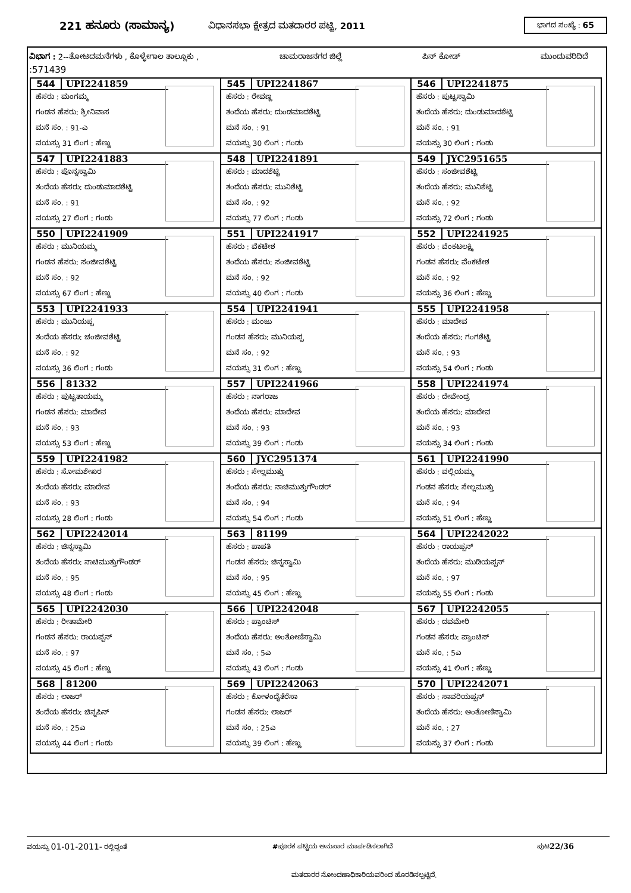221 ಹನೂರು (ಸಾಮಾನ್ಯ) ವಿಧಾನಸಭಾ ಕ್ಷೇತ್ರದ ಮತದಾರರ ಪಟ್ಟಿ, 2011 ಭಾಗದ ಸಂಖ್ಯೆ : 65
ವಿಭಾಗ : 2--ತೋಟದಮನೆಗಳು , ಕೊಳ್ಳೇಗಾಲ ತಾಲ್ಲೂಕು , ಚಾಮರಾಜನಗರ ಜಿಲ್ಲೆ ಪಿನ್ ಕೋಡ್ ಮುಂದುವರಿದಿದೆ
:571439
| 544 UPI2241859 ಹೆಸರು : ಮಂಗಮ್ಮ ಗಂಡನ ಹೆಸರು: ಶ್ರೀನಿವಾಸ ಮನೆ ಸಂ. : 91-ಎ ವಯಸ್ಸು 31 ಲಿಂಗ : ಹೆಣ್ಣು | 545 UPI2241867 ಹೆಸರು : ರೇವಣ್ಣ ತಂದೆಯ ಹೆಸರು: ದುಂಡಮಾದಶೆಟ್ಟಿ ಮನೆ ಸಂ. : 91 ವಯಸ್ಸು 30 ಲಿಂಗ : ಗಂಡು | 546 UPI2241875 ಹೆಸರು : ಪುಟ್ಟಸ್ವಾಮಿ ತಂದೆಯ ಹೆಸರು: ದುಂಡುಮಾದಶೆಟ್ಟಿ ಮನೆ ಸಂ. : 91 ವಯಸ್ಸು 30 ಲಿಂಗ : ಗಂಡು |
| 547 UPI2241883 ಹೆಸರು : ಪೊನ್ನಸ್ವಾಮಿ ತಂದೆಯ ಹೆಸರು: ದುಂಡುಮಾದಶೆಟ್ಟಿ ಮನೆ ಸಂ. : 91 ವಯಸ್ಸು 27 ಲಿಂಗ : ಗಂಡು | 548 UPI2241891 ಹೆಸರು : ಮಾದಶೆಟ್ಟಿ ತಂದೆಯ ಹೆಸರು: ಮುನಿಶೆಟ್ಟಿ ಮನೆ ಸಂ. : 92 ವಯಸ್ಸು 77 ಲಿಂಗ : ಗಂಡು | 549 JYC2951655 ಹೆಸರು : ಸಂಜೀವಶೆಟ್ಟಿ ತಂದೆಯ ಹೆಸರು: ಮುನಿಶೆಟ್ಟಿ ಮನೆ ಸಂ. : 92 ವಯಸ್ಸು 72 ಲಿಂಗ : ಗಂಡು |
| 550 UPI2241909 ಹೆಸರು : ಮುನಿಯಮ್ಮ ಗಂಡನ ಹೆಸರು: ಸಂಜೀವಶೆಟ್ಟಿ ಮನೆ ಸಂ. : 92 ವಯಸ್ಸು 67 ಲಿಂಗ : ಹೆಣ್ಣು | 551 UPI2241917 ಹೆಸರು : ವೆಕಟೇಶ ತಂದೆಯ ಹೆಸರು: ಸಂಜೀವಶೆಟ್ಟಿ ಮನೆ ಸಂ. : 92 ವಯಸ್ಸು 40 ಲಿಂಗ : ಗಂಡು | 552 UPI2241925 ಹೆಸರು : ವೆಂಕಟಲಕ್ಷ್ಮಿ ಗಂಡನ ಹೆಸರು: ವೆಂಕಟೇಶ ಮನೆ ಸಂ. : 92 ವಯಸ್ಸು 36 ಲಿಂಗ : ಹೆಣ್ಣು |
| 553 UPI2241933 ಹೆಸರು : ಮುನಿಯಪ್ಪ ತಂದೆಯ ಹೆಸರು: ಚಂಜೀವಶೆಟ್ಟಿ ಮನೆ ಸಂ. : 92 ವಯಸ್ಸು 36 ಲಿಂಗ : ಗಂಡು | 554 UPI2241941 ಹೆಸರು : ಮಂಜು ಗಂಡನ ಹೆಸರು: ಮುನಿಯಪ್ಪ ಮನೆ ಸಂ. : 92 ವಯಸ್ಸು 31 ಲಿಂಗ : ಹೆಣ್ಣು | 555 UPI2241958 ಹೆಸರು : ಮಾದೇವ ತಂದೆಯ ಹೆಸರು: ಗಂಗಶೆಟ್ಟಿ ಮನೆ ಸಂ. : 93 ವಯಸ್ಸು 54 ಲಿಂಗ : ಗಂಡು |
| 556 81332 ಹೆಸರು : ಪುಟ್ಟತಾಯಮ್ಮ ಗಂಡನ ಹೆಸರು: ಮಾದೇವ ಮನೆ ಸಂ. : 93 ವಯಸ್ಸು 53 ಲಿಂಗ : ಹೆಣ್ಣು | 557 UPI2241966 ಹೆಸರು : ನಾಗರಾಜ ತಂದೆಯ ಹೆಸರು: ಮಾದೇವ ಮನೆ ಸಂ. : 93 ವಯಸ್ಸು 39 ಲಿಂಗ : ಗಂಡು | 558 UPI2241974 ಹೆಸರು : ದೇವೇಂದ್ರ ತಂದೆಯ ಹೆಸರು: ಮಾದೇವ ಮನೆ ಸಂ. : 93 ವಯಸ್ಸು 34 ಲಿಂಗ : ಗಂಡು |
| 559 UPI2241982 ಹೆಸರು : ಸೋಮಶೇಖರ ತಂದೆಯ ಹೆಸರು: ಮಾದೇವ ಮನೆ ಸಂ. : 93 ವಯಸ್ಸು 28 ಲಿಂಗ : ಗಂಡು | 560 JYC2951374 ಹೆಸರು : ಸೇಲ್ಲಮುತ್ತು ತಂದೆಯ ಹೆಸರು: ನಾಚಿಮುತ್ತುಗೌಂಡರ್ ಮನೆ ಸಂ. : 94 ವಯಸ್ಸು 54 ಲಿಂಗ : ಗಂಡು | 561 UPI2241990 ಹೆಸರು : ವಲ್ಲಿಯಮ್ಮ ಗಂಡನ ಹೆಸರು: ಸೇಲ್ಲಮುತ್ತು ಮನೆ ಸಂ. : 94 ವಯಸ್ಸು 51 ಲಿಂಗ : ಹೆಣ್ಣು |
| 562 UPI2242014 ಹೆಸರು : ಚಿನ್ನಸ್ವಾಮಿ ತಂದೆಯ ಹೆಸರು: ನಾಚಿಮುತ್ತುಗೌಂಡರ್ ಮನೆ ಸಂ. : 95 ವಯಸ್ಸು 48 ಲಿಂಗ : ಗಂಡು | 563 81199 ಹೆಸರು : ಪಾಪತಿ ಗಂಡನ ಹೆಸರು: ಚಿನ್ನಸ್ವಾಮಿ ಮನೆ ಸಂ. : 95 ವಯಸ್ಸು 45 ಲಿಂಗ : ಹೆಣ್ಣು | 564 UPI2242022 ಹೆಸರು : ರಾಯಪ್ಪನ್ ತಂದೆಯ ಹೆಸರು: ಮುಡಿಯಪ್ಪನ್ ಮನೆ ಸಂ. : 97 ವಯಸ್ಸು 55 ಲಿಂಗ : ಗಂಡು |
| 565 UPI2242030 ಹೆಸರು : ರೀತಾಮೇರಿ ಗಂಡನ ಹೆಸರು: ರಾಯಪ್ಪನ್ ಮನೆ ಸಂ. : 97 ವಯಸ್ಸು 45 ಲಿಂಗ : ಹೆಣ್ಣು | 566 UPI2242048 ಹೆಸರು : ಪ್ರಾಂಚಿಸ್ ತಂದೆಯ ಹೆಸರು: ಅಂತೋಣಿಸ್ವಾಮಿ ಮನೆ ಸಂ. : 5ಎ ವಯಸ್ಸು 43 ಲಿಂಗ : ಗಂಡು | 567 UPI2242055 ಹೆಸರು : ದವಮೇರಿ ಗಂಡನ ಹೆಸರು: ಪ್ರಾಂಚಿಸ್ ಮನೆ ಸಂ. : 5ಎ ವಯಸ್ಸು 41 ಲಿಂಗ : ಹೆಣ್ಣು |
| 568 81200 ಹೆಸರು : ಲಾಜರ್ ತಂದೆಯ ಹೆಸರು: ಚಿನ್ನಪಿನ್ ಮನೆ ಸಂ. : 25ಎ ವಯಸ್ಸು 44 ಲಿಂಗ : ಗಂಡು | 569 UPI2242063 ಹೆಸರು : ಕೋಳಂದೈತೆರೆಸಾ ಗಂಡನ ಹೆಸರು: ಲಾಜರ್ ಮನೆ ಸಂ. : 25ಎ ವಯಸ್ಸು 39 ಲಿಂಗ : ಹೆಣ್ಣು | 570 UPI2242071 ಹೆಸರು : ಸಾವರಿಯಪ್ಪನ್ ತಂದೆಯ ಹೆಸರು: ಅಂತೋಣಿಸ್ವಾಮಿ ಮನೆ ಸಂ. : 27 ವಯಸ್ಸು 37 ಲಿಂಗ : ಗಂಡು |
ವಯಸ್ಸು 01-01-2011- ರಲ್ಲಿದ್ದಂತೆ #ಪೂರಕ ಪಟ್ಟಿಯ ಅನುಸಾರ ಮಾರ್ಪಡಿಸಲಾಗಿದೆ ಪುಟ22/36
ಮತದಾರರ ನೋಂದಣಾಧಿಕಾರಿಯವರಿಂದ ಹೊರಡಿಸಲ್ಪಟ್ಟಿದೆ.